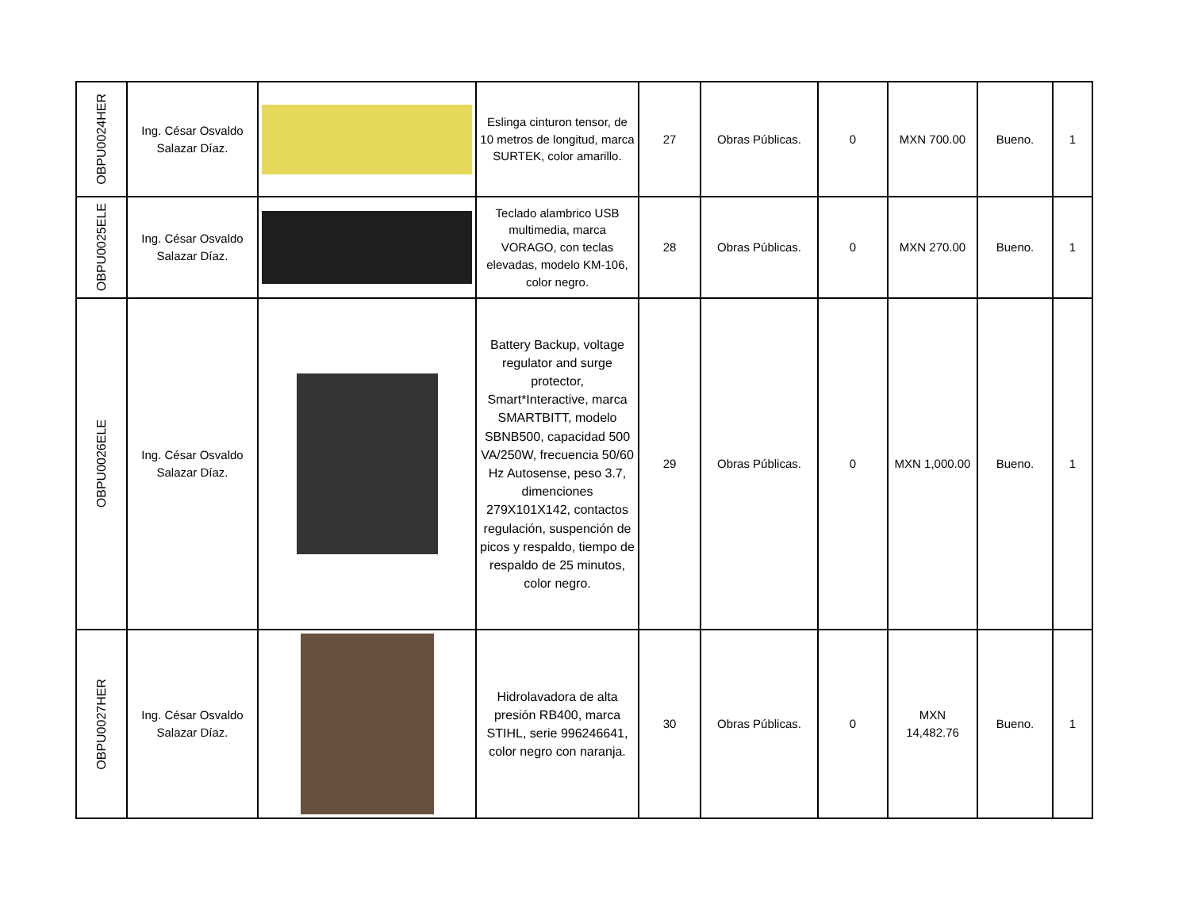| OBPU0024HER | Ing. César Osvaldo Salazar Díaz. | | Eslinga cinturon tensor, de 10 metros de longitud, marca SURTEK, color amarillo. | 27 | Obras Públicas. | 0 | MXN 700.00 | Bueno. | 1 |
| OBPU0025ELE | Ing. César Osvaldo Salazar Díaz. | | Teclado alambrico USB multimedia, marca VORAGO, con teclas elevadas, modelo KM-106, color negro. | 28 | Obras Públicas. | 0 | MXN 270.00 | Bueno. | 1 |
| OBPU0026ELE | Ing. César Osvaldo Salazar Díaz. | | Battery Backup, voltage regulator and surge protector, Smart*Interactive, marca SMARTBITT, modelo SBNB500, capacidad 500 VA/250W, frecuencia 50/60 Hz Autosense, peso 3.7, dimenciones 279X101X142, contactos regulación, suspención de picos y respaldo, tiempo de respaldo de 25 minutos, color negro. | 29 | Obras Públicas. | 0 | MXN 1,000.00 | Bueno. | 1 |
| OBPU0027HER | Ing. César Osvaldo Salazar Díaz. | | Hidrolavadora de alta presión RB400, marca STIHL, serie 996246641, color negro con naranja. | 30 | Obras Públicas. | 0 | MXN 14,482.76 | Bueno. | 1 |